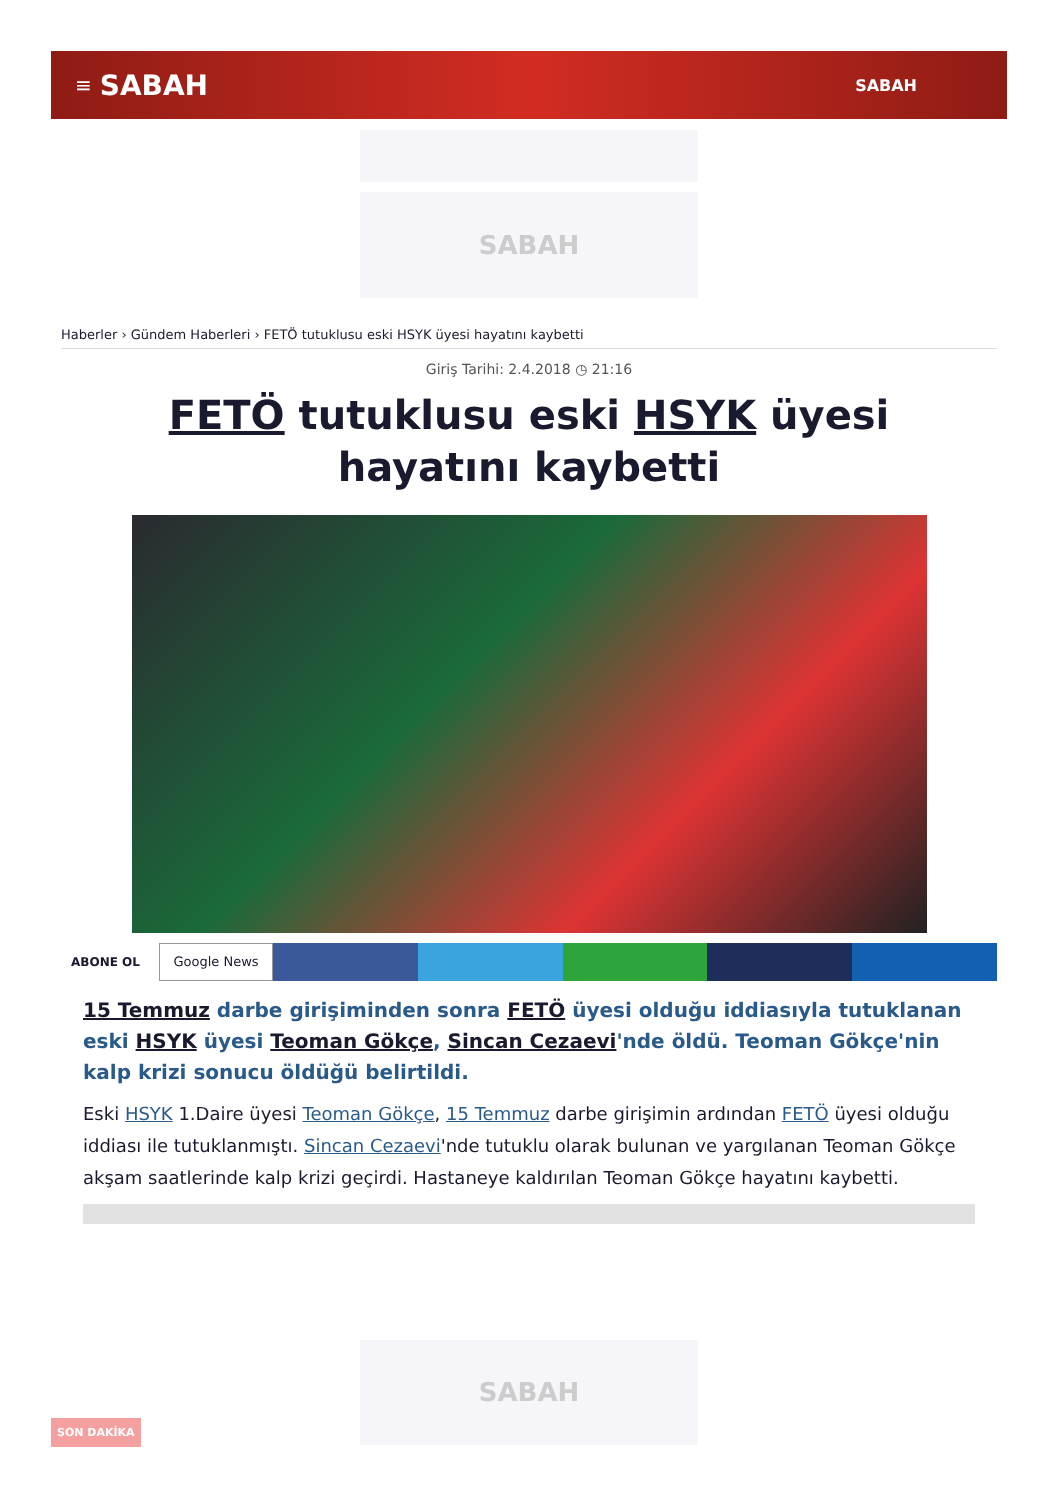≡ SABAH SABAH
SABAH
Haberler › Gündem Haberleri › FETÖ tutuklusu eski HSYK üyesi hayatını kaybetti
Giriş Tarihi: 2.4.2018 ◷ 21:16
FETÖ tutuklusu eski HSYK üyesi hayatını kaybetti
ABONE OL
Google News
15 Temmuz darbe girişiminden sonra FETÖ üyesi olduğu iddiasıyla tutuklanan eski HSYK üyesi Teoman Gökçe, Sincan Cezaevi'nde öldü. Teoman Gökçe'nin kalp krizi sonucu öldüğü belirtildi.
Eski HSYK 1.Daire üyesi Teoman Gökçe, 15 Temmuz darbe girişimin ardından FETÖ üyesi olduğu iddiası ile tutuklanmıştı. Sincan Cezaevi'nde tutuklu olarak bulunan ve yargılanan Teoman Gökçe akşam saatlerinde kalp krizi geçirdi. Hastaneye kaldırılan Teoman Gökçe hayatını kaybetti.
SABAH
SON DAKİKA